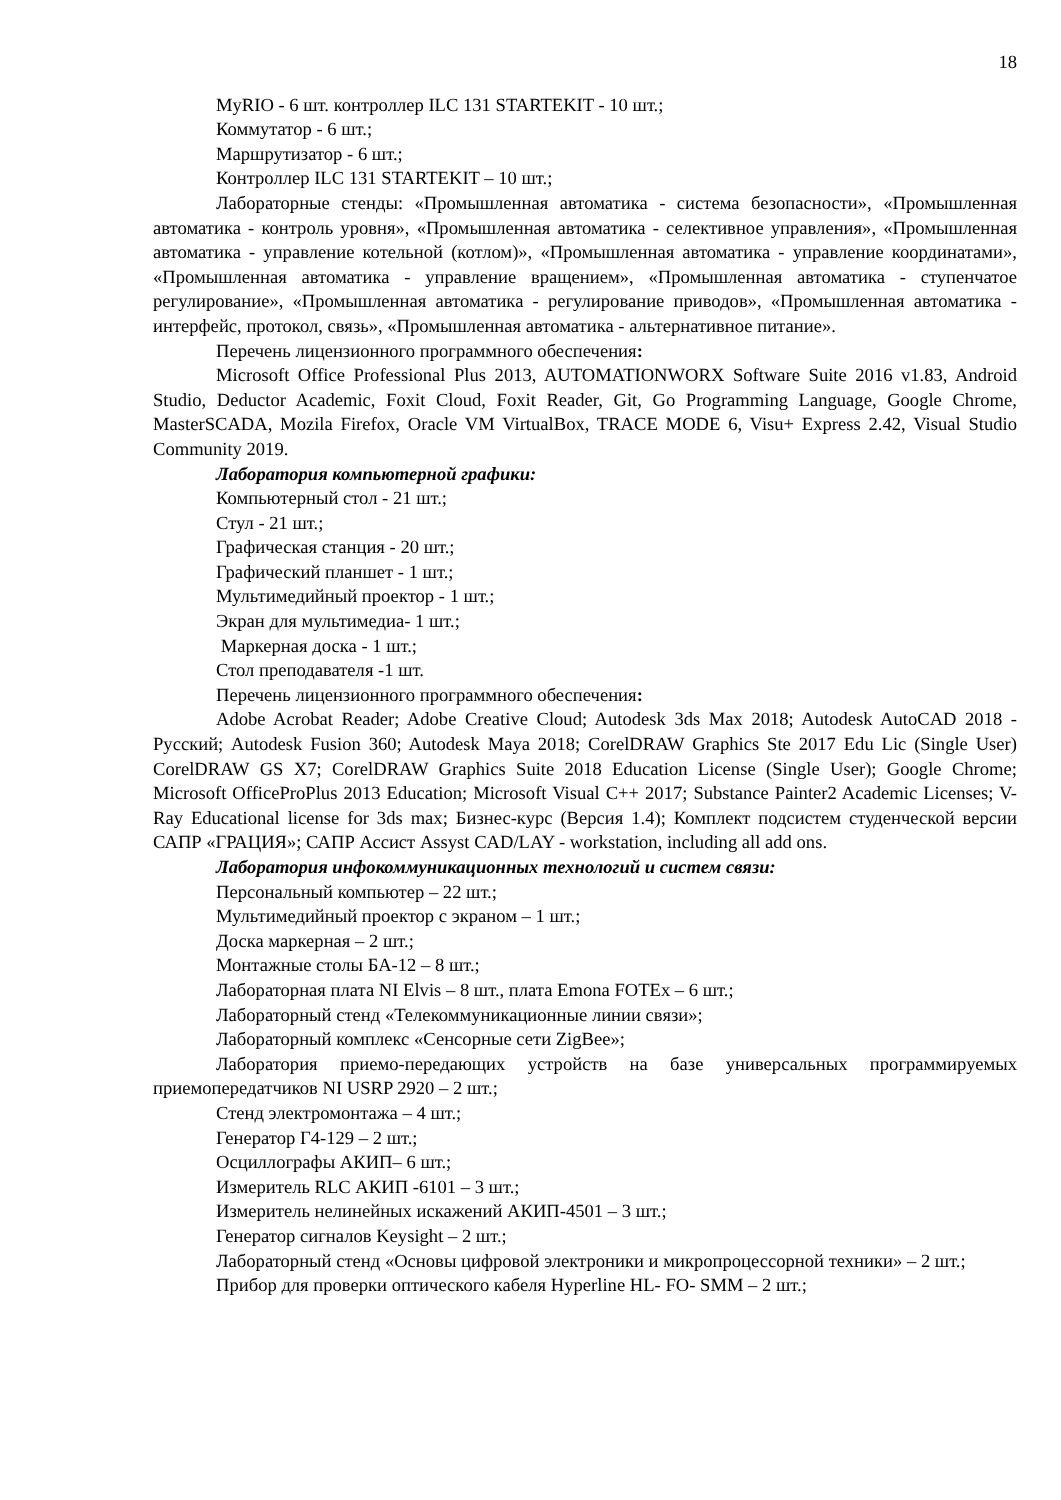18
MyRIO - 6 шт. контроллер ILC 131 STARTEKIT - 10 шт.;
Коммутатор - 6 шт.;
Маршрутизатор - 6 шт.;
Контроллер ILC 131 STARTEKIT – 10 шт.;
Лабораторные стенды: «Промышленная автоматика - система безопасности», «Промышленная автоматика - контроль уровня», «Промышленная автоматика - селективное управления», «Промышленная автоматика - управление котельной (котлом)», «Промышленная автоматика - управление координатами», «Промышленная автоматика - управление вращением», «Промышленная автоматика - ступенчатое регулирование», «Промышленная автоматика - регулирование приводов», «Промышленная автоматика - интерфейс, протокол, связь», «Промышленная автоматика - альтернативное питание».
Перечень лицензионного программного обеспечения:
Microsoft Office Professional Plus 2013, AUTOMATIONWORX Software Suite 2016 v1.83, Android Studio, Deductor Academic, Foxit Cloud, Foxit Reader, Git, Go Programming Language, Google Chrome, MasterSCADA, Mozila Firefox, Oracle VM VirtualBox, TRACE MODE 6, Visu+ Express 2.42, Visual Studio Community 2019.
Лаборатория компьютерной графики:
Компьютерный стол - 21 шт.;
Стул - 21 шт.;
Графическая станция - 20 шт.;
Графический планшет - 1 шт.;
Мультимедийный проектор - 1 шт.;
Экран для мультимедиа- 1 шт.;
Маркерная доска - 1 шт.;
Стол преподавателя -1 шт.
Перечень лицензионного программного обеспечения:
Adobe Acrobat Reader; Adobe Creative Cloud; Autodesk 3ds Max 2018; Autodesk AutoCAD 2018 - Русский; Autodesk Fusion 360; Autodesk Maya 2018; CorelDRAW Graphics Ste 2017 Edu Lic (Single User) CorelDRAW GS X7; CorelDRAW Graphics Suite 2018 Education License (Single User); Google Chrome; Microsoft OfficeProPlus 2013 Education; Microsoft Visual C++ 2017; Substance Painter2 Academic Licenses; V-Ray Educational license for 3ds max; Бизнес-курс (Версия 1.4); Комплект подсистем студенческой версии САПР «ГРАЦИЯ»; САПР Ассист Assyst CAD/LAY - workstation, including all add ons.
Лаборатория инфокоммуникационных технологий и систем связи:
Персональный компьютер – 22 шт.;
Мультимедийный проектор с экраном – 1 шт.;
Доска маркерная – 2 шт.;
Монтажные столы БА-12 – 8 шт.;
Лабораторная плата NI Elvis – 8 шт., плата Emona FOTEx – 6 шт.;
Лабораторный стенд «Телекоммуникационные линии связи»;
Лабораторный комплекс «Сенсорные сети ZigBee»;
Лаборатория приемо-передающих устройств на базе универсальных программируемых приемопередатчиков NI USRP 2920 – 2 шт.;
Стенд электромонтажа – 4 шт.;
Генератор Г4-129 – 2 шт.;
Осциллографы АКИП– 6 шт.;
Измеритель RLC АКИП -6101 – 3 шт.;
Измеритель нелинейных искажений АКИП-4501 – 3 шт.;
Генератор сигналов Keysight – 2 шт.;
Лабораторный стенд «Основы цифровой электроники и микропроцессорной техники» – 2 шт.;
Прибор для проверки оптического кабеля Hyperline HL- FO- SMM – 2 шт.;